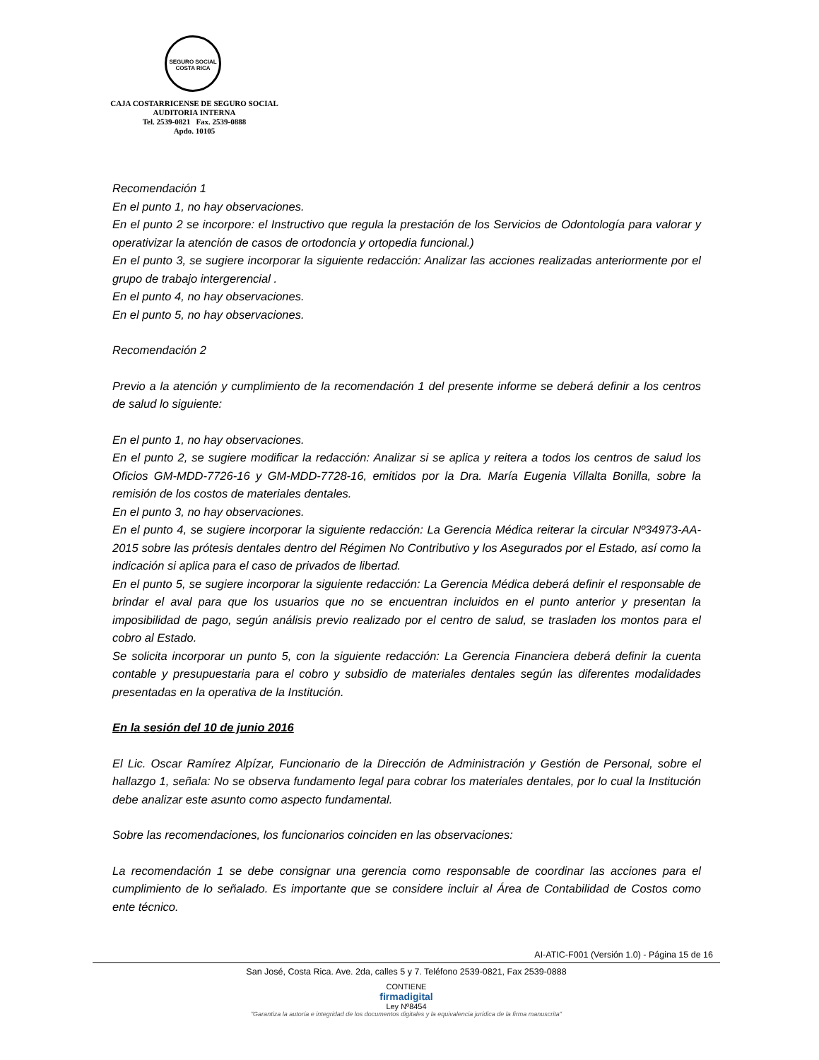SEGURO SOCIAL
COSTA RICA
CAJA COSTARRICENSE DE SEGURO SOCIAL
AUDITORIA INTERNA
Tel. 2539-0821 Fax. 2539-0888
Apdo. 10105
Recomendación 1
En el punto 1, no hay observaciones.
En el punto 2 se incorpore: el Instructivo que regula la prestación de los Servicios de Odontología para valorar y operativizar la atención de casos de ortodoncia y ortopedia funcional.)
En el punto 3, se sugiere incorporar la siguiente redacción: Analizar las acciones realizadas anteriormente por el grupo de trabajo intergerencial .
En el punto 4, no hay observaciones.
En el punto 5, no hay observaciones.
Recomendación 2
Previo a la atención y cumplimiento de la recomendación 1 del presente informe se deberá definir a los centros de salud lo siguiente:
En el punto 1, no hay observaciones.
En el punto 2, se sugiere modificar la redacción: Analizar si se aplica y reitera a todos los centros de salud los Oficios GM-MDD-7726-16 y GM-MDD-7728-16, emitidos por la Dra. María Eugenia Villalta Bonilla, sobre la remisión de los costos de materiales dentales.
En el punto 3, no hay observaciones.
En el punto 4, se sugiere incorporar la siguiente redacción: La Gerencia Médica reiterar la circular Nº34973-AA-2015 sobre las prótesis dentales dentro del Régimen No Contributivo y los Asegurados por el Estado, así como la indicación si aplica para el caso de privados de libertad.
En el punto 5, se sugiere incorporar la siguiente redacción: La Gerencia Médica deberá definir el responsable de brindar el aval para que los usuarios que no se encuentran incluidos en el punto anterior y presentan la imposibilidad de pago, según análisis previo realizado por el centro de salud, se trasladen los montos para el cobro al Estado.
Se solicita incorporar un punto 5, con la siguiente redacción: La Gerencia Financiera deberá definir la cuenta contable y presupuestaria para el cobro y subsidio de materiales dentales según las diferentes modalidades presentadas en la operativa de la Institución.
En la sesión del 10 de junio 2016
El Lic. Oscar Ramírez Alpízar, Funcionario de la Dirección de Administración y Gestión de Personal, sobre el hallazgo 1, señala: No se observa fundamento legal para cobrar los materiales dentales, por lo cual la Institución debe analizar este asunto como aspecto fundamental.
Sobre las recomendaciones, los funcionarios coinciden en las observaciones:
La recomendación 1 se debe consignar una gerencia como responsable de coordinar las acciones para el cumplimiento de lo señalado. Es importante que se considere incluir al Área de Contabilidad de Costos como ente técnico.
AI-ATIC-F001 (Versión 1.0) - Página 15 de 16
San José, Costa Rica. Ave. 2da, calles 5 y 7. Teléfono 2539-0821, Fax 2539-0888
CONTIENE
firmadigital
Ley Nº8454
"Garantiza la autoría e integridad de los documentos digitales y la equivalencia jurídica de la firma manuscrita"